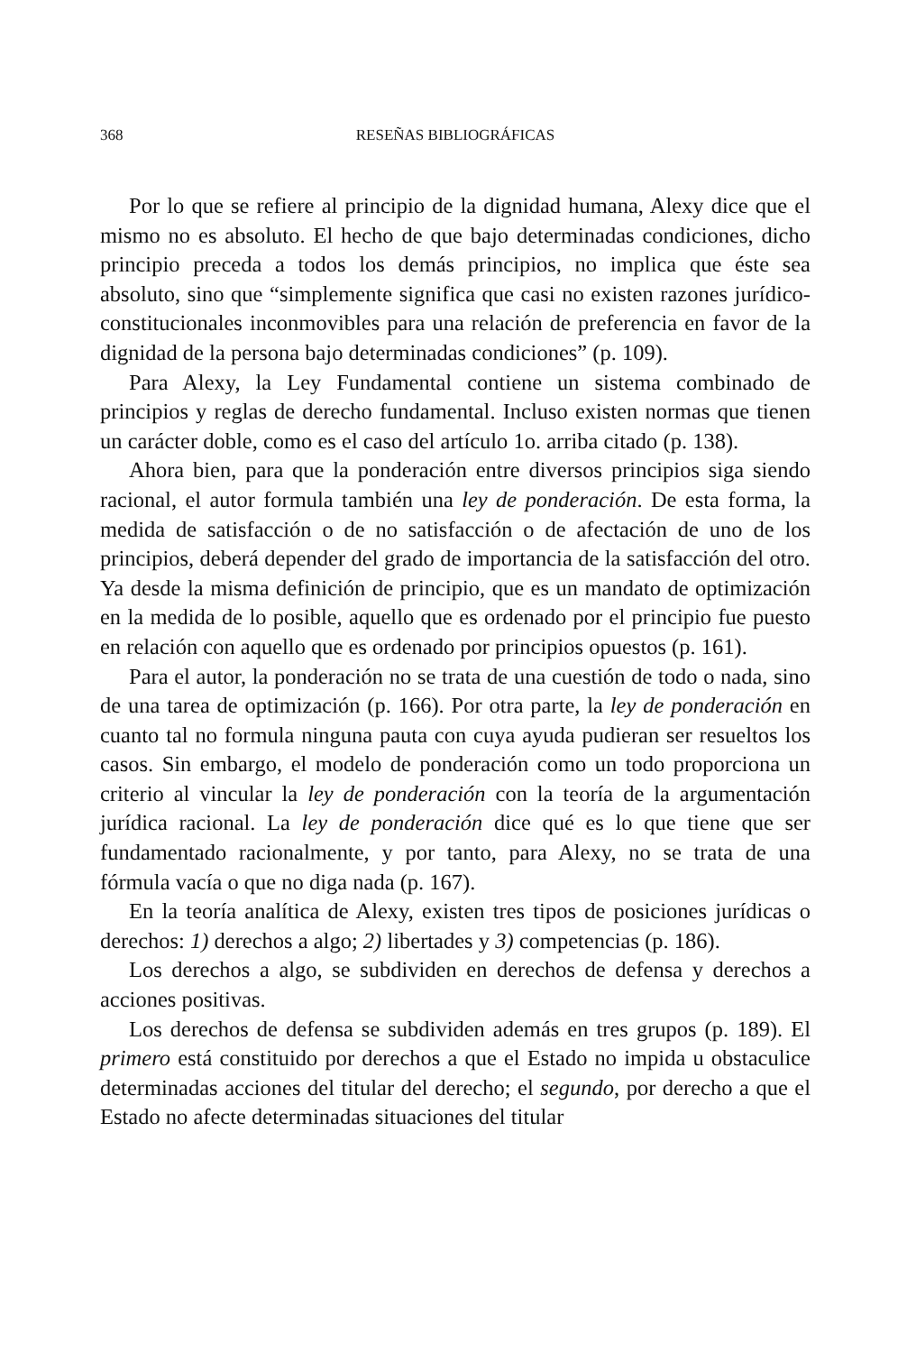368 RESEÑAS BIBLIOGRÁFICAS
Por lo que se refiere al principio de la dignidad humana, Alexy dice que el mismo no es absoluto. El hecho de que bajo determinadas condiciones, dicho principio preceda a todos los demás principios, no implica que éste sea absoluto, sino que “simplemente significa que casi no existen razones jurídico-constitucionales inconmovibles para una relación de preferencia en favor de la dignidad de la persona bajo determinadas condiciones” (p. 109).
Para Alexy, la Ley Fundamental contiene un sistema combinado de principios y reglas de derecho fundamental. Incluso existen normas que tienen un carácter doble, como es el caso del artículo 1o. arriba citado (p. 138).
Ahora bien, para que la ponderación entre diversos principios siga siendo racional, el autor formula también una ley de ponderación. De esta forma, la medida de satisfacción o de no satisfacción o de afectación de uno de los principios, deberá depender del grado de importancia de la satisfacción del otro. Ya desde la misma definición de principio, que es un mandato de optimización en la medida de lo posible, aquello que es ordenado por el principio fue puesto en relación con aquello que es ordenado por principios opuestos (p. 161).
Para el autor, la ponderación no se trata de una cuestión de todo o nada, sino de una tarea de optimización (p. 166). Por otra parte, la ley de ponderación en cuanto tal no formula ninguna pauta con cuya ayuda pudieran ser resueltos los casos. Sin embargo, el modelo de ponderación como un todo proporciona un criterio al vincular la ley de ponderación con la teoría de la argumentación jurídica racional. La ley de ponderación dice qué es lo que tiene que ser fundamentado racionalmente, y por tanto, para Alexy, no se trata de una fórmula vacía o que no diga nada (p. 167).
En la teoría analítica de Alexy, existen tres tipos de posiciones jurídicas o derechos: 1) derechos a algo; 2) libertades y 3) competencias (p. 186).
Los derechos a algo, se subdividen en derechos de defensa y derechos a acciones positivas.
Los derechos de defensa se subdividen además en tres grupos (p. 189). El primero está constituido por derechos a que el Estado no impida u obstaculice determinadas acciones del titular del derecho; el segundo, por derecho a que el Estado no afecte determinadas situaciones del titular